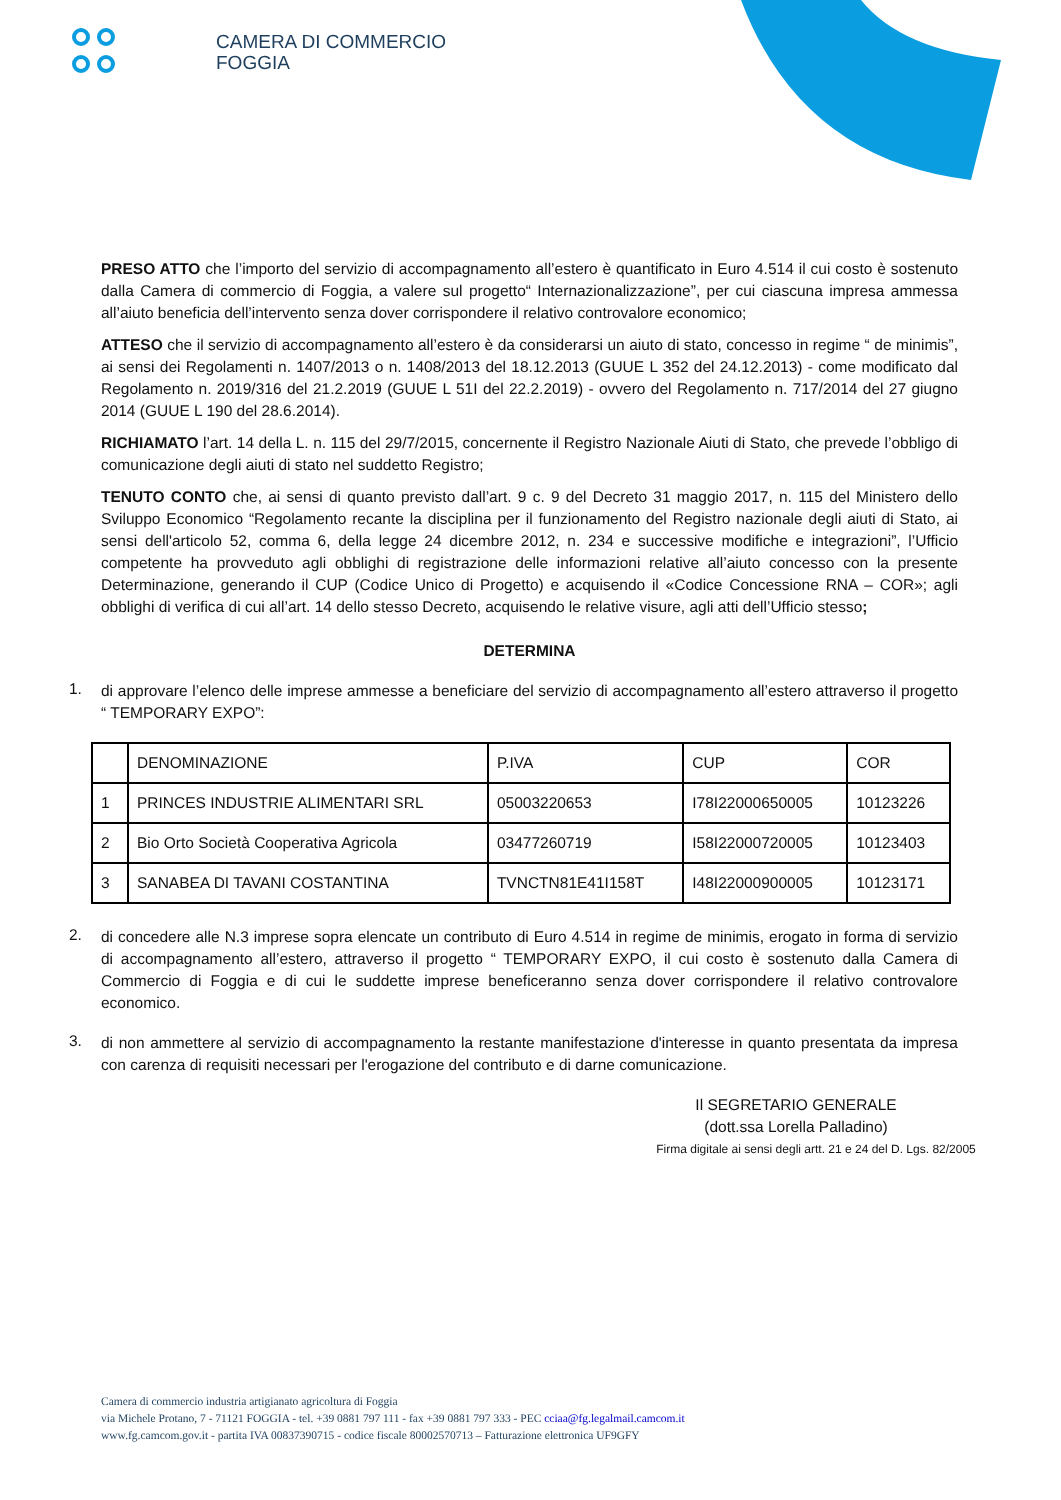CAMERA DI COMMERCIO
FOGGIA
PRESO ATTO che l’importo del servizio di accompagnamento all’estero è quantificato in Euro 4.514 il cui costo è sostenuto dalla Camera di commercio di Foggia, a valere sul progetto“ Internazionalizzazione”, per cui ciascuna impresa ammessa all’aiuto beneficia dell’intervento senza dover corrispondere il relativo controvalore economico;
ATTESO che il servizio di accompagnamento all’estero è da considerarsi un aiuto di stato, concesso in regime “ de minimis”, ai sensi dei Regolamenti n. 1407/2013 o n. 1408/2013 del 18.12.2013 (GUUE L 352 del 24.12.2013) - come modificato dal Regolamento n. 2019/316 del 21.2.2019 (GUUE L 51I del 22.2.2019) - ovvero del Regolamento n. 717/2014 del 27 giugno 2014 (GUUE L 190 del 28.6.2014).
RICHIAMATO l’art. 14 della L. n. 115 del 29/7/2015, concernente il Registro Nazionale Aiuti di Stato, che prevede l’obbligo di comunicazione degli aiuti di stato nel suddetto Registro;
TENUTO CONTO che, ai sensi di quanto previsto dall’art. 9 c. 9 del Decreto 31 maggio 2017, n. 115 del Ministero dello Sviluppo Economico “Regolamento recante la disciplina per il funzionamento del Registro nazionale degli aiuti di Stato, ai sensi dell'articolo 52, comma 6, della legge 24 dicembre 2012, n. 234 e successive modifiche e integrazioni”, l’Ufficio competente ha provveduto agli obblighi di registrazione delle informazioni relative all’aiuto concesso con la presente Determinazione, generando il CUP (Codice Unico di Progetto) e acquisendo il «Codice Concessione RNA – COR»; agli obblighi di verifica di cui all’art. 14 dello stesso Decreto, acquisendo le relative visure, agli atti dell’Ufficio stesso;
DETERMINA
1.
di approvare l’elenco delle imprese ammesse a beneficiare del servizio di accompagnamento all’estero attraverso il progetto “ TEMPORARY EXPO”:
| | DENOMINAZIONE | P.IVA | CUP | COR |
| 1 | PRINCES INDUSTRIE ALIMENTARI SRL | 05003220653 | I78I22000650005 | 10123226 |
| 2 | Bio Orto Società Cooperativa Agricola | 03477260719 | I58I22000720005 | 10123403 |
| 3 | SANABEA DI TAVANI COSTANTINA | TVNCTN81E41I158T | I48I22000900005 | 10123171 |
2.
di concedere alle N.3 imprese sopra elencate un contributo di Euro 4.514 in regime de minimis, erogato in forma di servizio di accompagnamento all’estero, attraverso il progetto “ TEMPORARY EXPO, il cui costo è sostenuto dalla Camera di Commercio di Foggia e di cui le suddette imprese beneficeranno senza dover corrispondere il relativo controvalore economico.
3.
di non ammettere al servizio di accompagnamento la restante manifestazione d'interesse in quanto presentata da impresa con carenza di requisiti necessari per l'erogazione del contributo e di darne comunicazione.
Il SEGRETARIO GENERALE
(dott.ssa Lorella Palladino)
Firma digitale ai sensi degli artt. 21 e 24 del D. Lgs. 82/2005
Camera di commercio industria artigianato agricoltura di Foggia
via Michele Protano, 7 - 71121 FOGGIA - tel. +39 0881 797 111 - fax +39 0881 797 333 - PEC cciaa@fg.legalmail.camcom.it
www.fg.camcom.gov.it - partita IVA 00837390715 - codice fiscale 80002570713 – Fatturazione elettronica UF9GFY